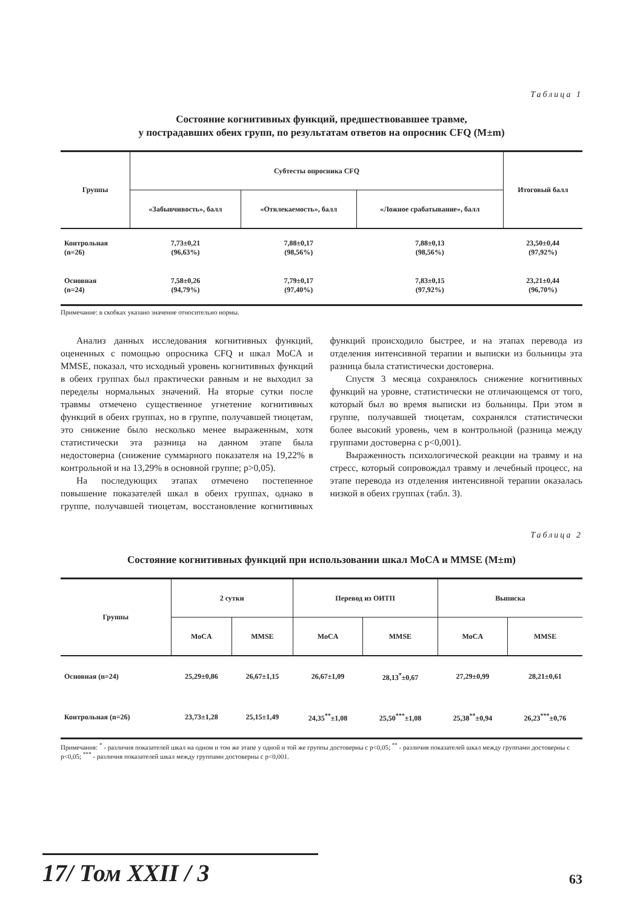Таблица 1
Состояние когнитивных функций, предшествовавшее травме,
у пострадавших обеих групп, по результатам ответов на опросник CFQ (M±m)
| Группы | Субтесты опросника CFQ | | | Итоговый балл |
| --- | --- | --- | --- | --- |
| | «Забывчивость», балл | «Отвлекаемость», балл | «Ложное срабатывание», балл | |
| Контрольная (n=26) | 7,73±0,21 (96,63%) | 7,88±0,17 (98,56%) | 7,88±0,13 (98,56%) | 23,50±0,44 (97,92%) |
| Основная (n=24) | 7,58±0,26 (94,79%) | 7,79±0,17 (97,40%) | 7,83±0,15 (97,92%) | 23,21±0,44 (96,70%) |
Примечание: в скобках указано значение относительно нормы.
Анализ данных исследования когнитивных функций, оцененных с помощью опросника CFQ и шкал MoCA и MMSE, показал, что исходный уровень когнитивных функций в обеих группах был практически равным и не выходил за переделы нормальных значений. На вторые сутки после травмы отмечено существенное угнетение когнитивных функций в обеих группах, но в группе, получавшей тиоцетам, это снижение было несколько менее выраженным, хотя статистически эта разница на данном этапе была недостоверна (снижение суммарного показателя на 19,22% в контрольной и на 13,29% в основной группе; p>0,05).
На последующих этапах отмечено постепенное повышение показателей шкал в обеих группах, однако в группе, получавшей тиоцетам, восстановление когнитивных функций происходило быстрее, и на этапах перевода из отделения интенсивной терапии и выписки из больницы эта разница была статистически достоверна.
Спустя 3 месяца сохранялось снижение когнитивных функций на уровне, статистически не отличающемся от того, который был во время выписки из больницы. При этом в группе, получавшей тиоцетам, сохранялся статистически более высокий уровень, чем в контрольной (разница между группами достоверна с p<0,001).
Выраженность психологической реакции на травму и на стресс, который сопровождал травму и лечебный процесс, на этапе перевода из отделения интенсивной терапии оказалась низкой в обеих группах (табл. 3).
Таблица 2
Состояние когнитивных функций при использовании шкал MoCA и MMSE (M±m)
| Группы | 2 сутки | | Перевод из ОИТП | | Выписка | |
| --- | --- | --- | --- | --- | --- | --- |
| | MoCA | MMSE | MoCA | MMSE | MoCA | MMSE |
| Основная (n=24) | 25,29±0,86 | 26,67±1,15 | 26,67±1,09 | 28,13<sup>*</sup>±0,67 | 27,29±0,99 | 28,21±0,61 |
| Контрольная (n=26) | 23,73±1,28 | 25,15±1,49 | 24,35<sup>**</sup>±1,08 | 25,50<sup>***</sup>±1,08 | 25,38<sup>**</sup>±0,94 | 26,23<sup>***</sup>±0,76 |
Примечания: <sup>*</sup> - различия показателей шкал на одном и том же этапе у одной и той же группы достоверны с p<0,05; <sup>**</sup> - различия показателей шкал между группами достоверны с p<0,05; <sup>***</sup> - различия показателей шкал между группами достоверны с p<0,001.
17/ Том XXII / 3
63